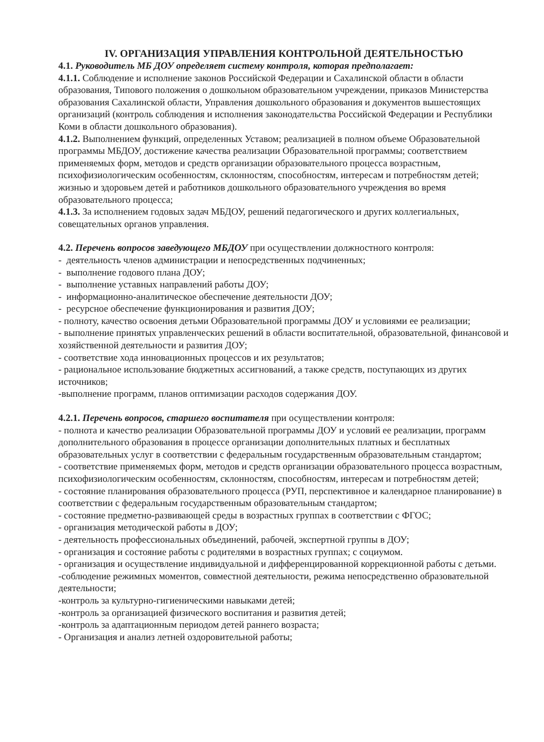IV. ОРГАНИЗАЦИЯ УПРАВЛЕНИЯ КОНТРОЛЬНОЙ ДЕЯТЕЛЬНОСТЬЮ
4.1. Руководитель МБ ДОУ определяет систему контроля, которая предполагает:
4.1.1. Соблюдение и исполнение законов Российской Федерации и Сахалинской области в области образования, Типового положения о дошкольном образовательном учреждении, приказов Министерства образования Сахалинской области, Управления дошкольного образования и документов вышестоящих организаций (контроль соблюдения и исполнения законодательства Российской Федерации и Республики Коми в области дошкольного образования).
4.1.2. Выполнением функций, определенных Уставом; реализацией в полном объеме Образовательной программы МБДОУ, достижение качества реализации Образовательной программы; соответствием применяемых форм, методов и средств организации образовательного процесса возрастным, психофизиологическим особенностям, склонностям, способностям, интересам и потребностям детей; жизнью и здоровьем детей и работников дошкольного образовательного учреждения во время образовательного процесса;
4.1.3. За исполнением годовых задач МБДОУ, решений педагогического и других коллегиальных, совещательных органов управления.
4.2. Перечень вопросов заведующего МБДОУ при осуществлении должностного контроля:
- деятельность членов администрации и непосредственных подчиненных;
- выполнение годового плана ДОУ;
- выполнение уставных направлений работы ДОУ;
- информационно-аналитическое обеспечение деятельности ДОУ;
- ресурсное обеспечение функционирования и развития ДОУ;
- полноту, качество освоения детьми Образовательной программы ДОУ и условиями ее реализации;
- выполнение принятых управленческих решений в области воспитательной, образовательной, финансовой и хозяйственной деятельности и развития ДОУ;
- соответствие хода инновационных процессов и их результатов;
- рациональное использование бюджетных ассигнований, а также средств, поступающих из других источников;
-выполнение программ, планов оптимизации расходов содержания ДОУ.
4.2.1. Перечень вопросов, старшего воспитателя при осуществлении контроля:
- полнота и качество реализации Образовательной программы ДОУ и условий ее реализации, программ дополнительного образования в процессе организации дополнительных платных и бесплатных образовательных услуг в соответствии с федеральным государственным образовательным стандартом;
- соответствие применяемых форм, методов и средств организации образовательного процесса возрастным, психофизиологическим особенностям, склонностям, способностям, интересам и потребностям детей;
- состояние планирования образовательного процесса (РУП, перспективное и календарное планирование) в соответствии с федеральным государственным образовательным стандартом;
- состояние предметно-развивающей среды в возрастных группах в соответствии с ФГОС;
- организация методической работы в ДОУ;
- деятельность профессиональных объединений, рабочей, экспертной группы в ДОУ;
- организация и состояние работы с родителями в возрастных группах; с социумом.
- организация и осуществление индивидуальной и дифференцированной коррекционной работы с детьми.
-соблюдение режимных моментов, совместной деятельности, режима непосредственно образовательной деятельности;
-контроль за культурно-гигиеническими навыками детей;
-контроль за организацией физического воспитания и развития детей;
-контроль за адаптационным периодом детей раннего возраста;
- Организация и анализ летней оздоровительной работы;